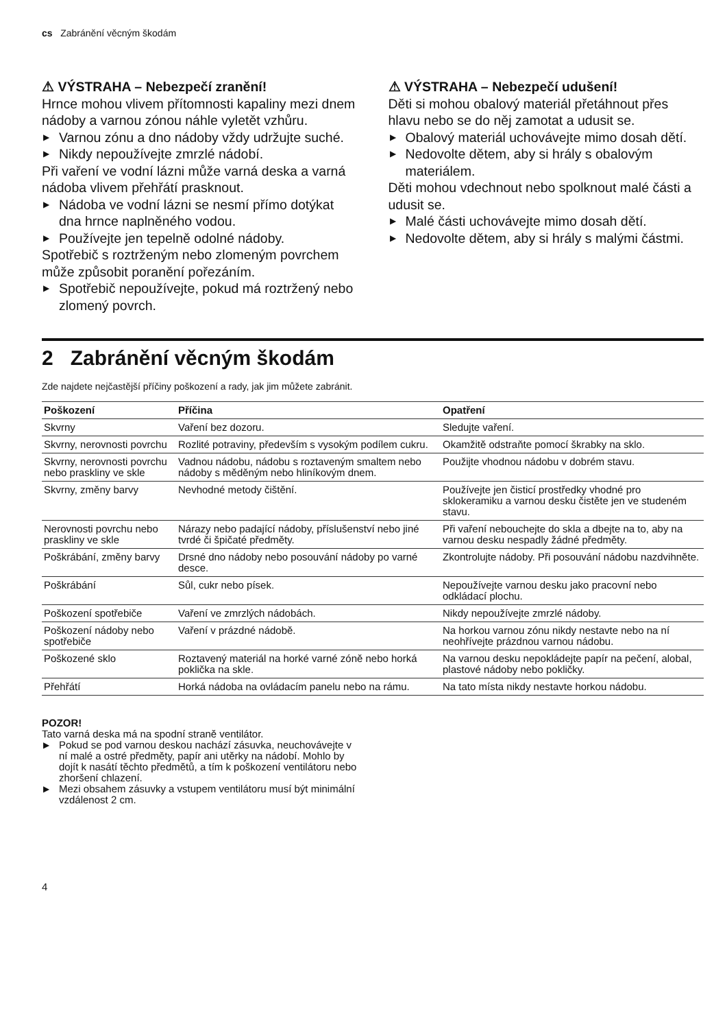cs Zabránění věcným škodám
⚠ VÝSTRAHA – Nebezpečí zranění!
Hrnce mohou vlivem přítomnosti kapaliny mezi dnem nádoby a varnou zónou náhle vyletět vzhůru.
▶ Varnou zónu a dno nádoby vždy udržujte suché.
▶ Nikdy nepoužívejte zmrzlé nádobí.
Při vaření ve vodní lázni může varná deska a varná nádoba vlivem přehřátí prasknout.
▶ Nádoba ve vodní lázni se nesmí přímo dotýkat dna hrnce naplněného vodou.
▶ Používejte jen tepelně odolné nádoby.
Spotřebič s roztrženým nebo zlomeným povrchem může způsobit poranění pořezáním.
▶ Spotřebič nepoužívejte, pokud má roztržený nebo zlomený povrch.
⚠ VÝSTRAHA – Nebezpečí udušení!
Děti si mohou obalový materiál přetáhnout přes hlavu nebo se do něj zamotat a udusit se.
▶ Obalový materiál uchovávejte mimo dosah dětí.
▶ Nedovolte dětem, aby si hrály s obalovým materiálem.
Děti mohou vdechnout nebo spolknout malé části a udusit se.
▶ Malé části uchovávejte mimo dosah dětí.
▶ Nedovolte dětem, aby si hrály s malými částmi.
2 Zabránění věcným škodám
Zde najdete nejčastější příčiny poškození a rady, jak jim můžete zabránit.
| Poškození | Příčina | Opatření |
| --- | --- | --- |
| Skvrny | Vaření bez dozoru. | Sledujte vaření. |
| Skvrny, nerovnosti povrchu | Rozlité potraviny, především s vysokým podílem cukru. | Okamžitě odstraňte pomocí škrabky na sklo. |
| Skvrny, nerovnosti povrchu nebo praskliny ve skle | Vadnou nádobu, nádobu s roztaveným smaltem nebo nádoby s měděným nebo hliníkovým dnem. | Použijte vhodnou nádobu v dobrém stavu. |
| Skvrny, změny barvy | Nevhodné metody čištění. | Používejte jen čisticí prostředky vhodné pro sklokeramiku a varnou desku čistěte jen ve studeném stavu. |
| Nerovnosti povrchu nebo praskliny ve skle | Nárazy nebo padající nádoby, příslušenství nebo jiné tvrdé či špičaté předměty. | Při vaření nebouchejte do skla a dbejte na to, aby na varnou desku nespadly žádné předměty. |
| Poškrábání, změny barvy | Drsné dno nádoby nebo posouvání nádoby po varné desce. | Zkontrolujte nádoby. Při posouvání nádobu nazdvihněte. |
| Poškrábání | Sůl, cukr nebo písek. | Nepoužívejte varnou desku jako pracovní nebo odkládací plochu. |
| Poškození spotřebiče | Vaření ve zmrzlých nádobách. | Nikdy nepoužívejte zmrzlé nádoby. |
| Poškození nádoby nebo spotřebiče | Vaření v prázdné nádobě. | Na horkou varnou zónu nikdy nestavte nebo na ní neohřívejte prázdnou varnou nádobu. |
| Poškozené sklo | Roztavený materiál na horké varné zóně nebo horká poklička na skle. | Na varnou desku nepokládejte papír na pečení, alobal, plastové nádoby nebo pokličky. |
| Přehřátí | Horká nádoba na ovládacím panelu nebo na rámu. | Na tato místa nikdy nestavte horkou nádobu. |
POZOR!
Tato varná deska má na spodní straně ventilátor.
▶ Pokud se pod varnou deskou nachází zásuvka, neuchovávejte v ní malé a ostré předměty, papír ani utěrky na nádobí. Mohlo by dojít k nasátí těchto předmětů, a tím k poškození ventilátoru nebo zhoršení chlazení.
▶ Mezi obsahem zásuvky a vstupem ventilátoru musí být minimální vzdálenost 2 cm.
4